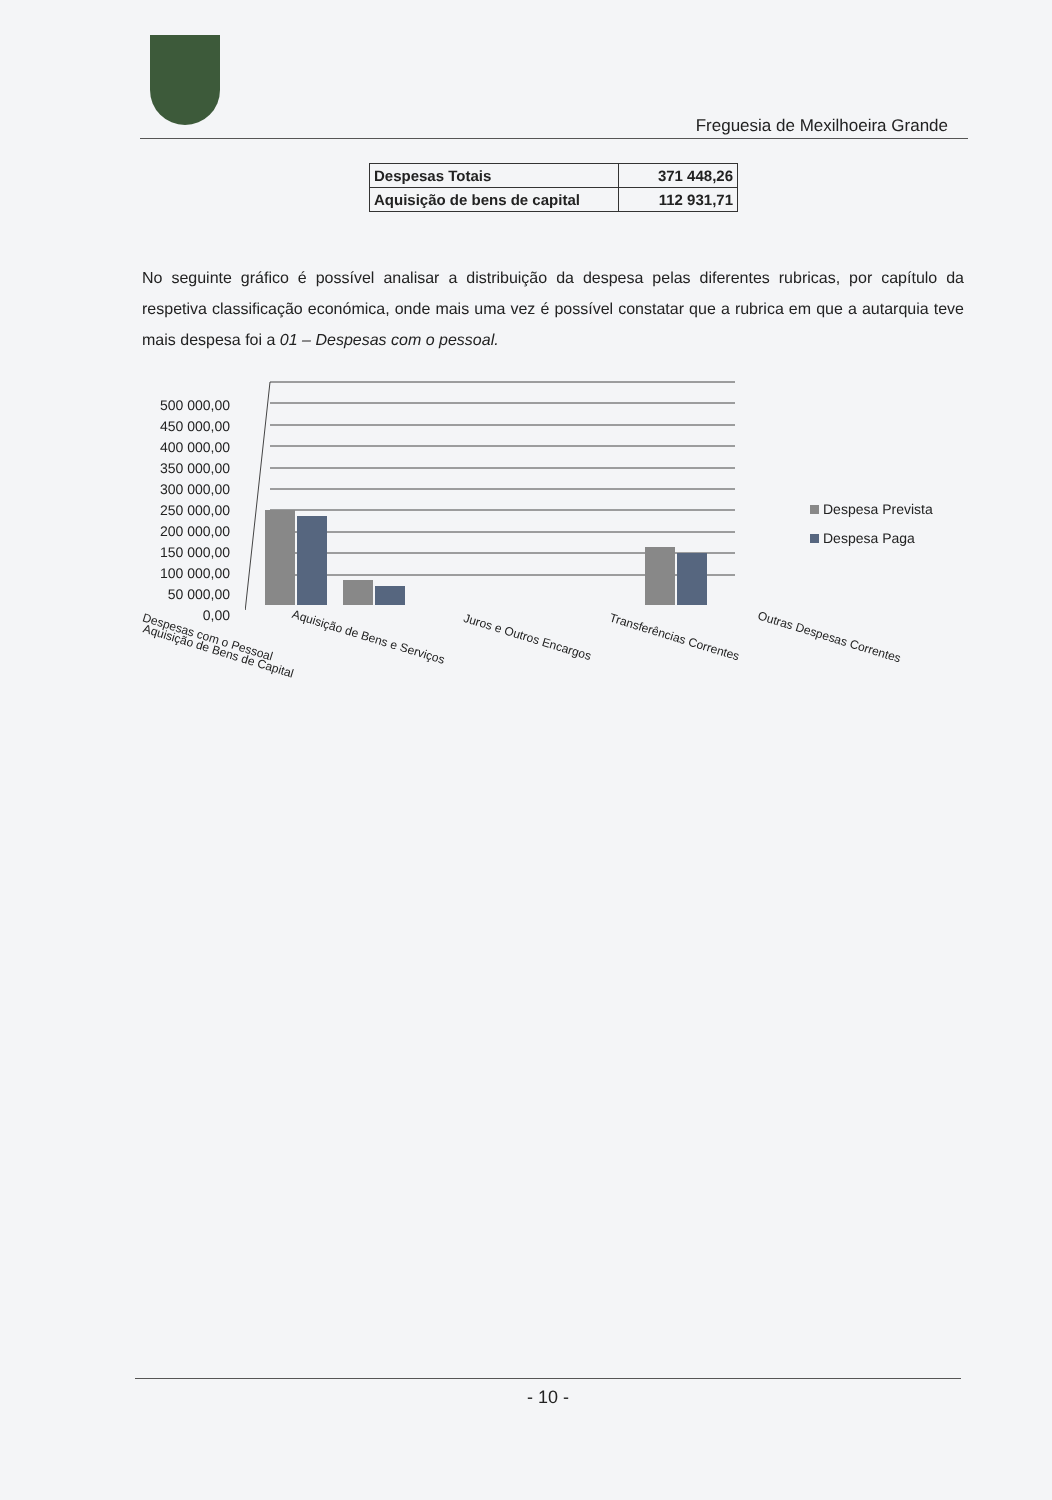Freguesia de Mexilhoeira Grande
| Despesas Totais | 371 448,26 |
| Aquisição de bens de capital | 112 931,71 |
No seguinte gráfico é possível analisar a distribuição da despesa pelas diferentes rubricas, por capítulo da respetiva classificação económica, onde mais uma vez é possível constatar que a rubrica em que a autarquia teve mais despesa foi a 01 – Despesas com o pessoal.
500 000,00
450 000,00
400 000,00
350 000,00
300 000,00
250 000,00
200 000,00
150 000,00
100 000,00
50 000,00
0,00
Despesa Prevista
Despesa Paga
Despesas com o Pessoal Aquisição de Bens e Serviços Juros e Outros Encargos Transferências Correntes Outras Despesas Correntes Aquisição de Bens de Capital
- 10 -